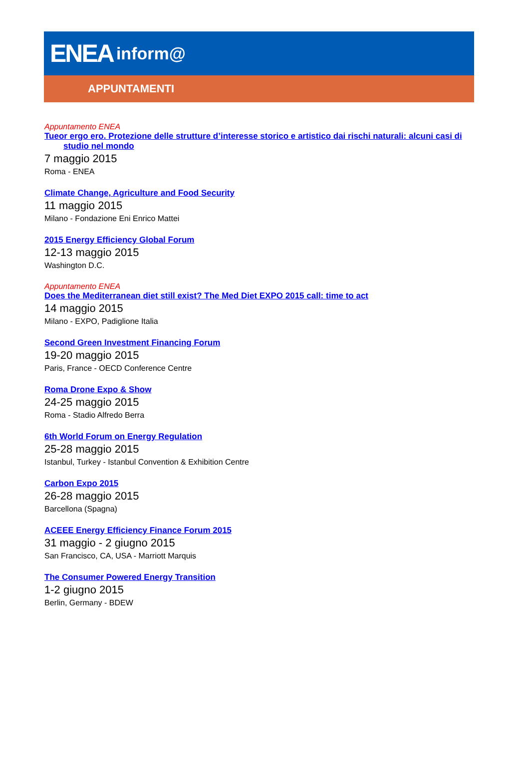ENEA inform@
APPUNTAMENTI
Appuntamento ENEA
Tueor ergo ero. Protezione delle strutture d’interesse storico e artistico dai rischi naturali: alcuni casi di studio nel mondo
7 maggio 2015
Roma - ENEA
Climate Change, Agriculture and Food Security
11 maggio 2015
Milano - Fondazione Eni Enrico Mattei
2015 Energy Efficiency Global Forum
12-13 maggio 2015
Washington D.C.
Appuntamento ENEA
Does the Mediterranean diet still exist? The Med Diet EXPO 2015 call: time to act
14 maggio 2015
Milano - EXPO, Padiglione Italia
Second Green Investment Financing Forum
19-20 maggio 2015
Paris, France - OECD Conference Centre
Roma Drone Expo & Show
24-25 maggio 2015
Roma - Stadio Alfredo Berra
6th World Forum on Energy Regulation
25-28 maggio 2015
Istanbul, Turkey - Istanbul Convention & Exhibition Centre
Carbon Expo 2015
26-28 maggio 2015
Barcellona (Spagna)
ACEEE Energy Efficiency Finance Forum 2015
31 maggio - 2 giugno 2015
San Francisco, CA, USA - Marriott Marquis
The Consumer Powered Energy Transition
1-2 giugno 2015
Berlin, Germany - BDEW